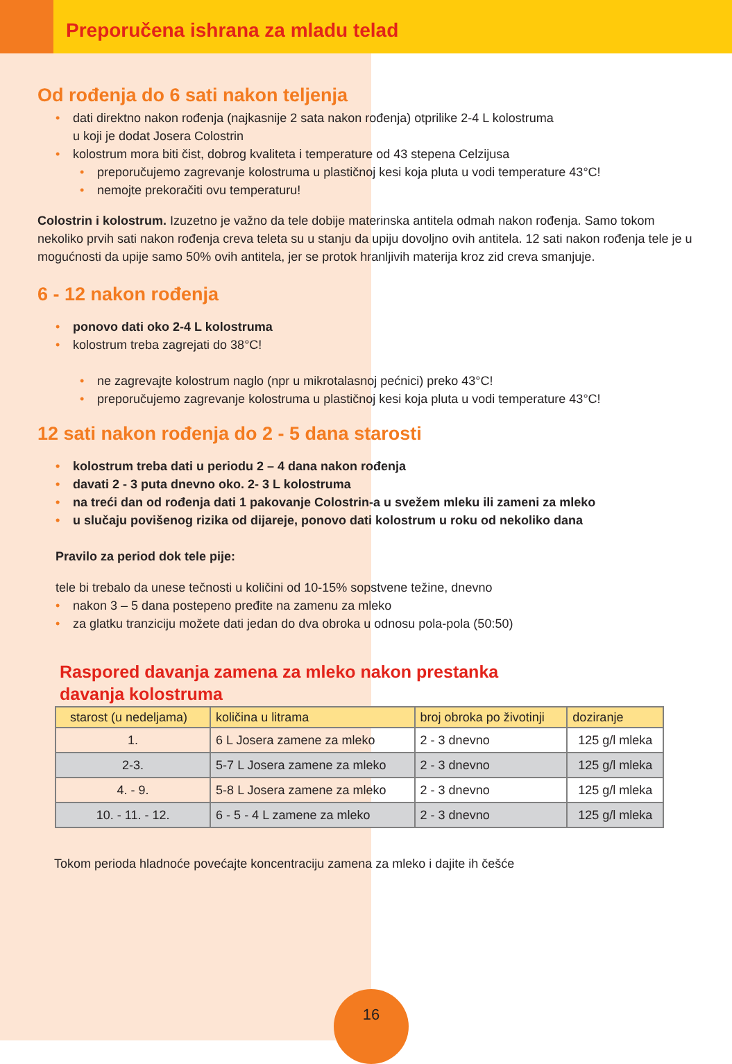Preporučena ishrana za mladu telad
Od rođenja do 6 sati nakon teljenja
dati direktno nakon rođenja (najkasnije 2 sata nakon rođenja) otprilike 2-4 L kolostruma
u koji je dodat Josera Colostrin
kolostrum mora biti čist, dobrog kvaliteta i temperature od 43 stepena Celzijusa
preporučujemo zagrevanje kolostruma u plastičnoj kesi koja pluta u vodi temperature 43°C!
nemojte prekoračiti ovu temperaturu!
Colostrin i kolostrum. Izuzetno je važno da tele dobije materinska antitela odmah nakon rođenja. Samo tokom nekoliko prvih sati nakon rođenja creva teleta su u stanju da upiju dovoljno ovih antitela. 12 sati nakon rođenja tele je u mogućnosti da upije samo 50% ovih antitela, jer se protok hranljivih materija kroz zid creva smanjuje.
6 - 12 nakon rođenja
ponovo dati oko 2-4 L kolostruma
kolostrum treba zagrejati do 38°C!
ne zagrevajte kolostrum naglo (npr u mikrotalasnoj pećnici) preko 43°C!
preporučujemo zagrevanje kolostruma u plastičnoj kesi koja pluta u vodi temperature 43°C!
12 sati nakon rođenja do 2 - 5 dana starosti
kolostrum treba dati u periodu 2 – 4 dana nakon rođenja
davati 2 - 3 puta dnevno oko. 2- 3 L kolostruma
na treći dan od rođenja dati 1 pakovanje Colostrin-a u svežem mleku ili zameni za mleko
u slučaju povišenog rizika od dijareje, ponovo dati kolostrum u roku od nekoliko dana
Pravilo za period dok tele pije:
tele bi trebalo da unese tečnosti u količini od 10-15% sopstvene težine, dnevno
nakon 3 – 5 dana postepeno pređite na zamenu za mleko
za glatku tranziciju možete dati jedan do dva obroka u odnosu pola-pola (50:50)
Raspored davanja zamena za mleko nakon prestanka
davanja kolostruma
| starost (u nedeljama) | količina u litrama | broj obroka po životinji | doziranje |
| --- | --- | --- | --- |
| 1. | 6 L Josera zamene za mleko | 2 - 3 dnevno | 125 g/l mleka |
| 2-3. | 5-7 L Josera zamene za mleko | 2 - 3 dnevno | 125 g/l mleka |
| 4. - 9. | 5-8 L Josera zamene za mleko | 2 - 3 dnevno | 125 g/l mleka |
| 10. - 11. - 12. | 6 - 5 - 4 L zamene za mleko | 2 - 3 dnevno | 125 g/l mleka |
Tokom perioda hladnoće povećajte koncentraciju zamena za mleko i dajite ih češće
16